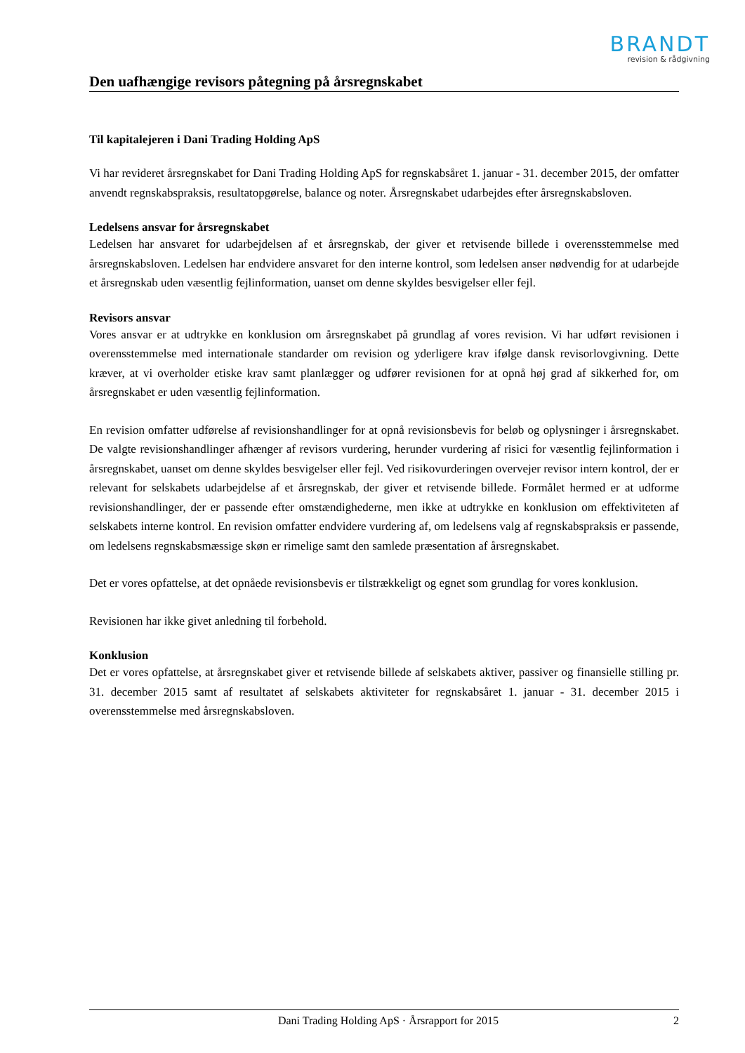BRANDT
revision & rådgivning
Den uafhængige revisors påtegning på årsregnskabet
Til kapitalejeren i Dani Trading Holding ApS
Vi har revideret årsregnskabet for Dani Trading Holding ApS for regnskabsåret 1. januar - 31. december 2015, der omfatter anvendt regnskabspraksis, resultatopgørelse, balance og noter. Årsregnskabet udarbejdes efter årsregnskabsloven.
Ledelsens ansvar for årsregnskabet
Ledelsen har ansvaret for udarbejdelsen af et årsregnskab, der giver et retvisende billede i overensstemmelse med årsregnskabsloven. Ledelsen har endvidere ansvaret for den interne kontrol, som ledelsen anser nødvendig for at udarbejde et årsregnskab uden væsentlig fejlinformation, uanset om denne skyldes besvigelser eller fejl.
Revisors ansvar
Vores ansvar er at udtrykke en konklusion om årsregnskabet på grundlag af vores revision. Vi har udført revisionen i overensstemmelse med internationale standarder om revision og yderligere krav ifølge dansk revisorlovgivning. Dette kræver, at vi overholder etiske krav samt planlægger og udfører revisionen for at opnå høj grad af sikkerhed for, om årsregnskabet er uden væsentlig fejlinformation.
En revision omfatter udførelse af revisionshandlinger for at opnå revisionsbevis for beløb og oplysninger i årsregnskabet. De valgte revisionshandlinger afhænger af revisors vurdering, herunder vurdering af risici for væsentlig fejlinformation i årsregnskabet, uanset om denne skyldes besvigelser eller fejl. Ved risikovurderingen overvejer revisor intern kontrol, der er relevant for selskabets udarbejdelse af et årsregnskab, der giver et retvisende billede. Formålet hermed er at udforme revisionshandlinger, der er passende efter omstændighederne, men ikke at udtrykke en konklusion om effektiviteten af selskabets interne kontrol. En revision omfatter endvidere vurdering af, om ledelsens valg af regnskabspraksis er passende, om ledelsens regnskabsmæssige skøn er rimelige samt den samlede præsentation af årsregnskabet.
Det er vores opfattelse, at det opnåede revisionsbevis er tilstrækkeligt og egnet som grundlag for vores konklusion.
Revisionen har ikke givet anledning til forbehold.
Konklusion
Det er vores opfattelse, at årsregnskabet giver et retvisende billede af selskabets aktiver, passiver og finansielle stilling pr. 31. december 2015 samt af resultatet af selskabets aktiviteter for regnskabsåret 1. januar - 31. december 2015 i overensstemmelse med årsregnskabsloven.
Dani Trading Holding ApS · Årsrapport for 2015 2